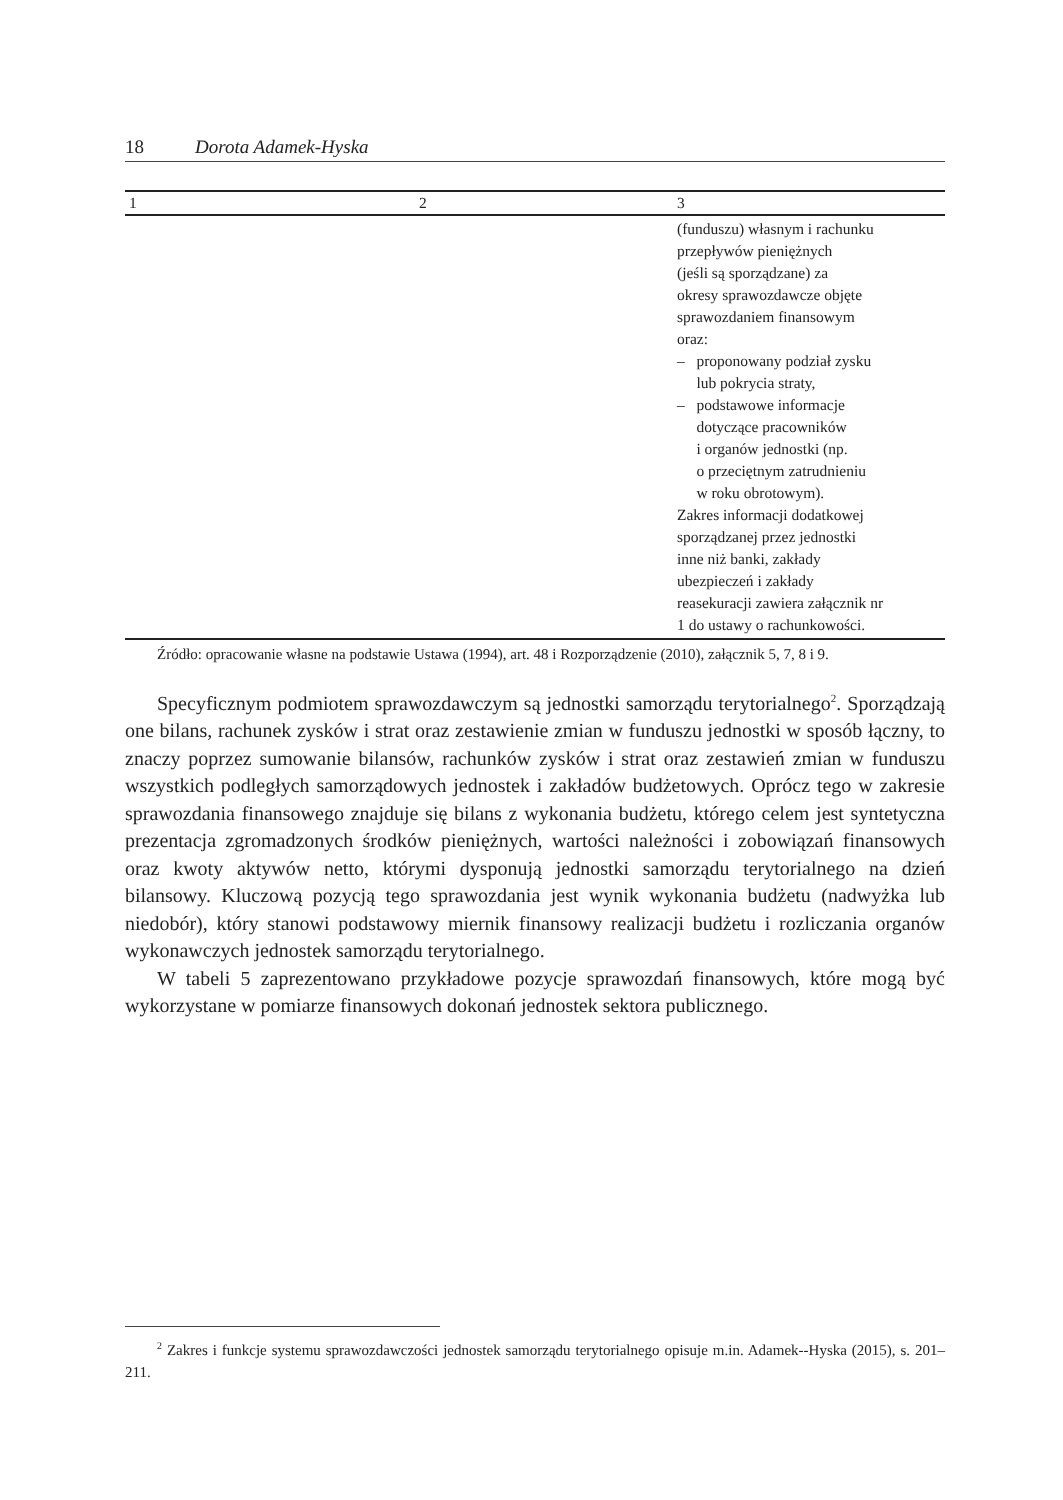18 Dorota Adamek-Hyska
| 1 | 2 | 3 |
| --- | --- | --- |
| | | (funduszu) własnym i rachunku przepływów pieniężnych (jeśli są sporządzane) za okresy sprawozdawcze objęte sprawozdaniem finansowym oraz: – proponowany podział zysku lub pokrycia straty, – podstawowe informacje dotyczące pracowników i organów jednostki (np. o przeciętnym zatrudnieniu w roku obrotowym). Zakres informacji dodatkowej sporządzanej przez jednostki inne niż banki, zakłady ubezpieczeń i zakłady reasekuracji zawiera załącznik nr 1 do ustawy o rachunkowości. |
Źródło: opracowanie własne na podstawie Ustawa (1994), art. 48 i Rozporządzenie (2010), załącznik 5, 7, 8 i 9.
Specyficznym podmiotem sprawozdawczym są jednostki samorządu terytorialnego<sup>2</sup>. Sporządzają one bilans, rachunek zysków i strat oraz zestawienie zmian w funduszu jednostki w sposób łączny, to znaczy poprzez sumowanie bilansów, rachunków zysków i strat oraz zestawień zmian w funduszu wszystkich podległych samorządowych jednostek i zakładów budżetowych. Oprócz tego w zakresie sprawozdania finansowego znajduje się bilans z wykonania budżetu, którego celem jest syntetyczna prezentacja zgromadzonych środków pieniężnych, wartości należności i zobowiązań finansowych oraz kwoty aktywów netto, którymi dysponują jednostki samorządu terytorialnego na dzień bilansowy. Kluczową pozycją tego sprawozdania jest wynik wykonania budżetu (nadwyżka lub niedobór), który stanowi podstawowy miernik finansowy realizacji budżetu i rozliczania organów wykonawczych jednostek samorządu terytorialnego.
W tabeli 5 zaprezentowano przykładowe pozycje sprawozdań finansowych, które mogą być wykorzystane w pomiarze finansowych dokonań jednostek sektora publicznego.
<sup>2</sup> Zakres i funkcje systemu sprawozdawczości jednostek samorządu terytorialnego opisuje m.in. Adamek--Hyska (2015), s. 201–211.